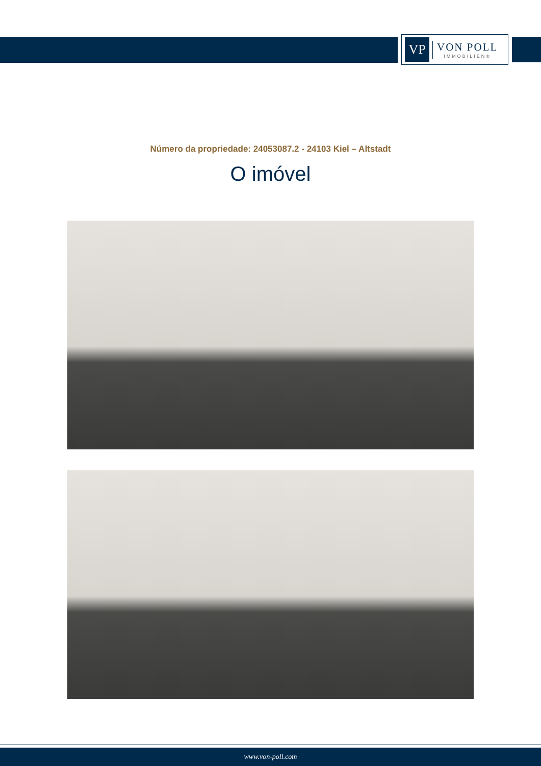VP
VON POLL
IMMOBILIEN®
Número da propriedade: 24053087.2 - 24103 Kiel – Altstadt
O imóvel
www.von-poll.com